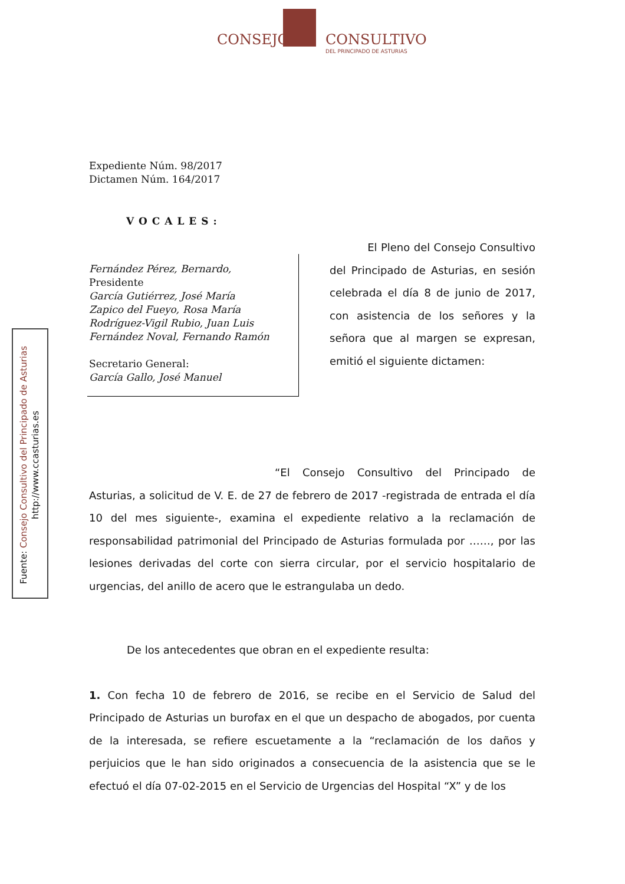CONSEJO CONSULTIVO
DEL PRINCIPADO DE ASTURIAS
Fuente: Consejo Consultivo del Principado de Asturias
http://www.ccasturias.es
Expediente Núm. 98/2017
Dictamen Núm. 164/2017
VOCALES:
Fernández Pérez, Bernardo,
Presidente
García Gutiérrez, José María
Zapico del Fueyo, Rosa María
Rodríguez-Vigil Rubio, Juan Luis
Fernández Noval, Fernando Ramón
Secretario General:
García Gallo, José Manuel
El Pleno del Consejo Consultivo del Principado de Asturias, en sesión celebrada el día 8 de junio de 2017, con asistencia de los señores y la señora que al margen se expresan, emitió el siguiente dictamen:
“El Consejo Consultivo del Principado de Asturias, a solicitud de V. E. de 27 de febrero de 2017 -registrada de entrada el día 10 del mes siguiente-, examina el expediente relativo a la reclamación de responsabilidad patrimonial del Principado de Asturias formulada por ……, por las lesiones derivadas del corte con sierra circular, por el servicio hospitalario de urgencias, del anillo de acero que le estrangulaba un dedo.
De los antecedentes que obran en el expediente resulta:
1. Con fecha 10 de febrero de 2016, se recibe en el Servicio de Salud del Principado de Asturias un burofax en el que un despacho de abogados, por cuenta de la interesada, se refiere escuetamente a la “reclamación de los daños y perjuicios que le han sido originados a consecuencia de la asistencia que se le efectuó el día 07-02-2015 en el Servicio de Urgencias del Hospital “X” y de los